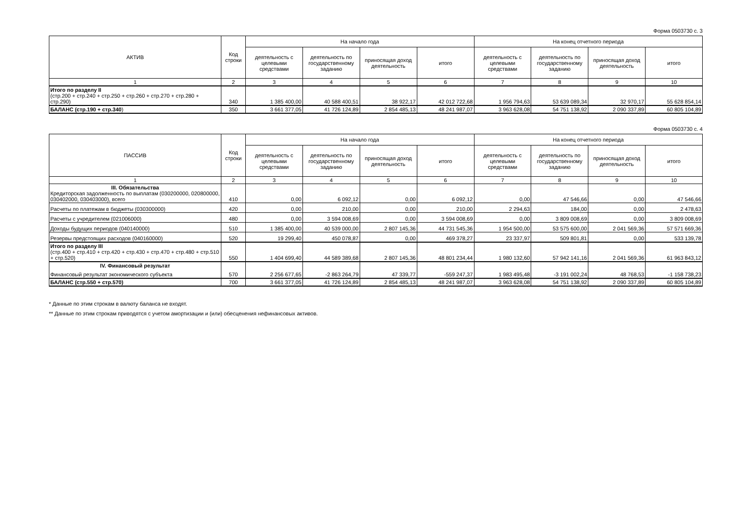Форма 0503730 с. 3
| АКТИВ | Код строки | На начало года | | | | На конец отчетного периода | | | |
| --- | --- | --- | --- | --- | --- | --- | --- | --- | --- |
| | | деятельность с целевыми средствами | деятельность по государственному заданию | приносящая доход деятельность | итого | деятельность с целевыми средствами | деятельность по государственному заданию | приносящая доход деятельность | итого |
| 1 | 2 | 3 | 4 | 5 | 6 | 7 | 8 | 9 | 10 |
| Итого по разделу II (стр.200 + стр.240 + стр.250 + стр.260 + стр.270 + стр.280 + стр.290) | 340 | 1 385 400,00 | 40 588 400,51 | 38 922,17 | 42 012 722,68 | 1 956 794,63 | 53 639 089,34 | 32 970,17 | 55 628 854,14 |
| БАЛАНС (стр.190 + стр.340 ) | 350 | 3 661 377,05 | 41 726 124,89 | 2 854 485,13 | 48 241 987,07 | 3 963 628,08 | 54 751 138,92 | 2 090 337,89 | 60 805 104,89 |
Форма 0503730 с. 4
| ПАССИВ | Код строки | На начало года | | | | На конец отчетного периода | | | |
| --- | --- | --- | --- | --- | --- | --- | --- | --- | --- |
| | | деятельность с целевыми средствами | деятельность по государственному заданию | приносящая доход деятельность | итого | деятельность с целевыми средствами | деятельность по государственному заданию | приносящая доход деятельность | итого |
| 1 | 2 | 3 | 4 | 5 | 6 | 7 | 8 | 9 | 10 |
| III. Обязательства Кредиторская задолженность по выплатам (030200000, 020800000, 030402000, 030403000), всего | 410 | 0,00 | 6 092,12 | 0,00 | 6 092,12 | 0,00 | 47 546,66 | 0,00 | 47 546,66 |
| Расчеты по платежам в бюджеты (030300000) | 420 | 0,00 | 210,00 | 0,00 | 210,00 | 2 294,63 | 184,00 | 0,00 | 2 478,63 |
| Расчеты с учредителем (021006000) | 480 | 0,00 | 3 594 008,69 | 0,00 | 3 594 008,69 | 0,00 | 3 809 008,69 | 0,00 | 3 809 008,69 |
| Доходы будущих периодов (040140000) | 510 | 1 385 400,00 | 40 539 000,00 | 2 807 145,36 | 44 731 545,36 | 1 954 500,00 | 53 575 600,00 | 2 041 569,36 | 57 571 669,36 |
| Резервы предстоящих расходов (040160000) | 520 | 19 299,40 | 450 078,87 | 0,00 | 469 378,27 | 23 337,97 | 509 801,81 | 0,00 | 533 139,78 |
| Итого по разделу III (стр.400 + стр.410 + стр.420 + стр.430 + стр.470 + стр.480 + стр.510 + стр.520) | 550 | 1 404 699,40 | 44 589 389,68 | 2 807 145,36 | 48 801 234,44 | 1 980 132,60 | 57 942 141,16 | 2 041 569,36 | 61 963 843,12 |
| IV. Финансовый результат Финансовый результат экономического субъекта | 570 | 2 256 677,65 | -2 863 264,79 | 47 339,77 | -559 247,37 | 1 983 495,48 | -3 191 002,24 | 48 768,53 | -1 158 738,23 |
| БАЛАНС (стр.550 + стр.570) | 700 | 3 661 377,05 | 41 726 124,89 | 2 854 485,13 | 48 241 987,07 | 3 963 628,08 | 54 751 138,92 | 2 090 337,89 | 60 805 104,89 |
* Данные по этим строкам в валюту баланса не входят.
** Данные по этим строкам приводятся с учетом амортизации и (или) обесценения нефинансовых активов.